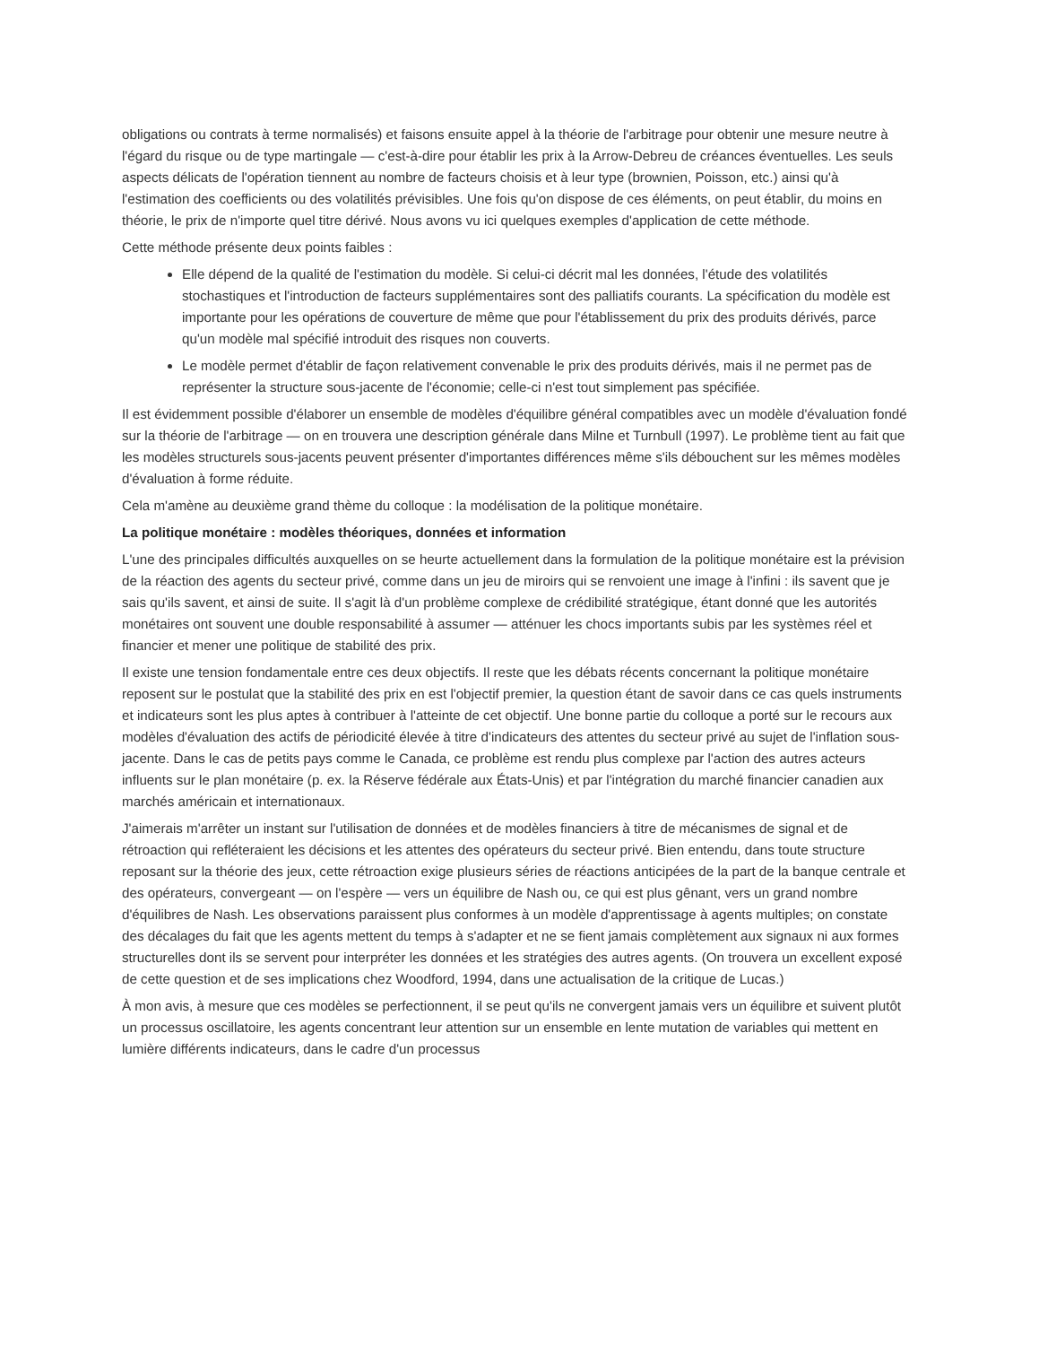obligations ou contrats à terme normalisés) et faisons ensuite appel à la théorie de l'arbitrage pour obtenir une mesure neutre à l'égard du risque ou de type martingale — c'est-à-dire pour établir les prix à la Arrow-Debreu de créances éventuelles. Les seuls aspects délicats de l'opération tiennent au nombre de facteurs choisis et à leur type (brownien, Poisson, etc.) ainsi qu'à l'estimation des coefficients ou des volatilités prévisibles. Une fois qu'on dispose de ces éléments, on peut établir, du moins en théorie, le prix de n'importe quel titre dérivé. Nous avons vu ici quelques exemples d'application de cette méthode.
Cette méthode présente deux points faibles :
Elle dépend de la qualité de l'estimation du modèle. Si celui-ci décrit mal les données, l'étude des volatilités stochastiques et l'introduction de facteurs supplémentaires sont des palliatifs courants. La spécification du modèle est importante pour les opérations de couverture de même que pour l'établissement du prix des produits dérivés, parce qu'un modèle mal spécifié introduit des risques non couverts.
Le modèle permet d'établir de façon relativement convenable le prix des produits dérivés, mais il ne permet pas de représenter la structure sous-jacente de l'économie; celle-ci n'est tout simplement pas spécifiée.
Il est évidemment possible d'élaborer un ensemble de modèles d'équilibre général compatibles avec un modèle d'évaluation fondé sur la théorie de l'arbitrage — on en trouvera une description générale dans Milne et Turnbull (1997). Le problème tient au fait que les modèles structurels sous-jacents peuvent présenter d'importantes différences même s'ils débouchent sur les mêmes modèles d'évaluation à forme réduite.
Cela m'amène au deuxième grand thème du colloque : la modélisation de la politique monétaire.
La politique monétaire : modèles théoriques, données et information
L'une des principales difficultés auxquelles on se heurte actuellement dans la formulation de la politique monétaire est la prévision de la réaction des agents du secteur privé, comme dans un jeu de miroirs qui se renvoient une image à l'infini : ils savent que je sais qu'ils savent, et ainsi de suite. Il s'agit là d'un problème complexe de crédibilité stratégique, étant donné que les autorités monétaires ont souvent une double responsabilité à assumer — atténuer les chocs importants subis par les systèmes réel et financier et mener une politique de stabilité des prix.
Il existe une tension fondamentale entre ces deux objectifs. Il reste que les débats récents concernant la politique monétaire reposent sur le postulat que la stabilité des prix en est l'objectif premier, la question étant de savoir dans ce cas quels instruments et indicateurs sont les plus aptes à contribuer à l'atteinte de cet objectif. Une bonne partie du colloque a porté sur le recours aux modèles d'évaluation des actifs de périodicité élevée à titre d'indicateurs des attentes du secteur privé au sujet de l'inflation sous-jacente. Dans le cas de petits pays comme le Canada, ce problème est rendu plus complexe par l'action des autres acteurs influents sur le plan monétaire (p. ex. la Réserve fédérale aux États-Unis) et par l'intégration du marché financier canadien aux marchés américain et internationaux.
J'aimerais m'arrêter un instant sur l'utilisation de données et de modèles financiers à titre de mécanismes de signal et de rétroaction qui refléteraient les décisions et les attentes des opérateurs du secteur privé. Bien entendu, dans toute structure reposant sur la théorie des jeux, cette rétroaction exige plusieurs séries de réactions anticipées de la part de la banque centrale et des opérateurs, convergeant — on l'espère — vers un équilibre de Nash ou, ce qui est plus gênant, vers un grand nombre d'équilibres de Nash. Les observations paraissent plus conformes à un modèle d'apprentissage à agents multiples; on constate des décalages du fait que les agents mettent du temps à s'adapter et ne se fient jamais complètement aux signaux ni aux formes structurelles dont ils se servent pour interpréter les données et les stratégies des autres agents. (On trouvera un excellent exposé de cette question et de ses implications chez Woodford, 1994, dans une actualisation de la critique de Lucas.)
À mon avis, à mesure que ces modèles se perfectionnent, il se peut qu'ils ne convergent jamais vers un équilibre et suivent plutôt un processus oscillatoire, les agents concentrant leur attention sur un ensemble en lente mutation de variables qui mettent en lumière différents indicateurs, dans le cadre d'un processus